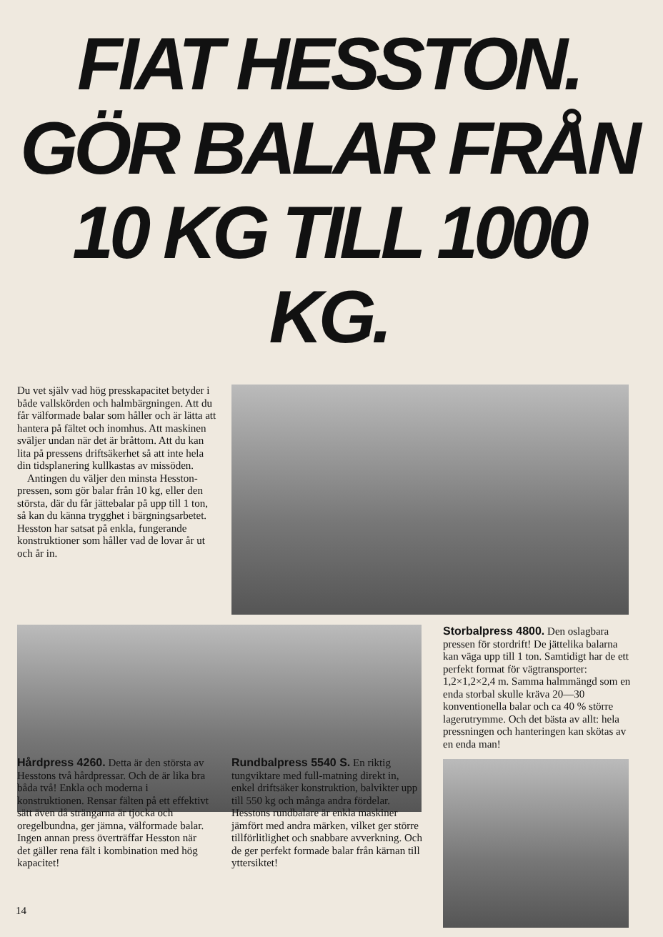FIAT HESSTON.
GÖR BALAR FRÅN
10 KG TILL 1000 KG.
Du vet själv vad hög presskapacitet betyder i både vallskörden och halmbärgningen. Att du får välformade balar som håller och är lätta att hantera på fältet och inomhus. Att maskinen sväljer undan när det är bråttom. Att du kan lita på pressens driftsäkerhet så att inte hela din tidsplanering kullkastas av missöden.
Antingen du väljer den minsta Hesston-pressen, som gör balar från 10 kg, eller den största, där du får jättebalar på upp till 1 ton, så kan du känna trygghet i bärgningsarbetet. Hesston har satsat på enkla, fungerande konstruktioner som håller vad de lovar år ut och år in.
Storbalpress 4800. Den oslagbara pressen för stordrift! De jättelika balarna kan väga upp till 1 ton. Samtidigt har de ett perfekt format för vägtransporter: 1,2×1,2×2,4 m. Samma halmmängd som en enda storbal skulle kräva 20—30 konventionella balar och ca 40 % större lagerutrymme. Och det bästa av allt: hela pressningen och hanteringen kan skötas av en enda man!
Hårdpress 4260. Detta är den största av Hesstons två hårdpressar. Och de är lika bra båda två! Enkla och moderna i konstruktionen. Rensar fälten på ett effektivt sätt även då strängarna är tjocka och oregelbundna, ger jämna, välformade balar. Ingen annan press överträffar Hesston när det gäller rena fält i kombination med hög kapacitet!
Rundbalpress 5540 S. En riktig tungviktare med full-matning direkt in, enkel driftsäker konstruktion, balvikter upp till 550 kg och många andra fördelar. Hesstons rundbalare är enkla maskiner jämfört med andra märken, vilket ger större tillförlitlighet och snabbare avverkning. Och de ger perfekt formade balar från kärnan till yttersiktet!
14